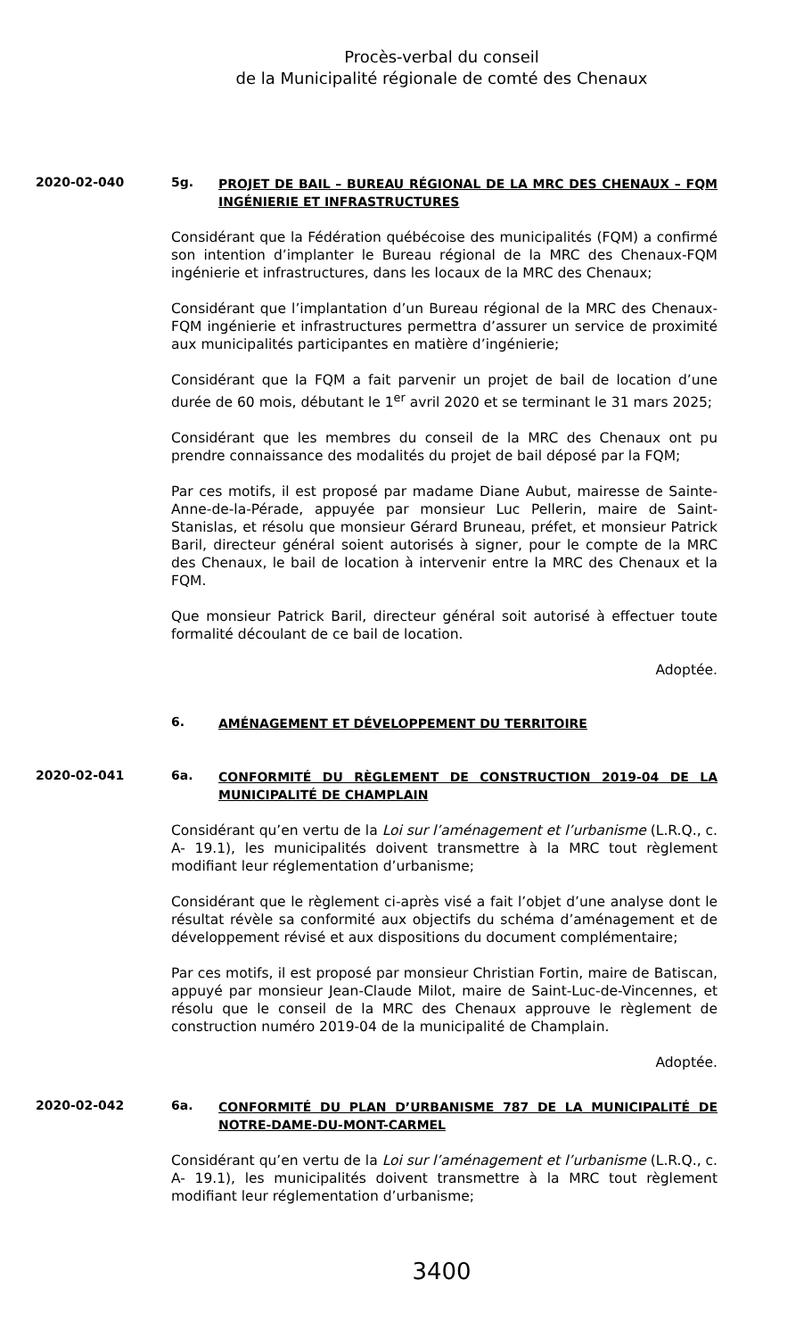Procès-verbal du conseil
de la Municipalité régionale de comté des Chenaux
2020-02-040 5g.
PROJET DE BAIL – BUREAU RÉGIONAL DE LA MRC DES CHENAUX – FQM INGÉNIERIE ET INFRASTRUCTURES
Considérant que la Fédération québécoise des municipalités (FQM) a confirmé son intention d’implanter le Bureau régional de la MRC des Chenaux-FQM ingénierie et infrastructures, dans les locaux de la MRC des Chenaux;
Considérant que l’implantation d’un Bureau régional de la MRC des Chenaux-FQM ingénierie et infrastructures permettra d’assurer un service de proximité aux municipalités participantes en matière d’ingénierie;
Considérant que la FQM a fait parvenir un projet de bail de location d’une durée de 60 mois, débutant le 1<sup>er</sup> avril 2020 et se terminant le 31 mars 2025;
Considérant que les membres du conseil de la MRC des Chenaux ont pu prendre connaissance des modalités du projet de bail déposé par la FQM;
Par ces motifs, il est proposé par madame Diane Aubut, mairesse de Sainte-Anne-de-la-Pérade, appuyée par monsieur Luc Pellerin, maire de Saint-Stanislas, et résolu que monsieur Gérard Bruneau, préfet, et monsieur Patrick Baril, directeur général soient autorisés à signer, pour le compte de la MRC des Chenaux, le bail de location à intervenir entre la MRC des Chenaux et la FQM.
Que monsieur Patrick Baril, directeur général soit autorisé à effectuer toute formalité découlant de ce bail de location.
Adoptée.
6.
AMÉNAGEMENT ET DÉVELOPPEMENT DU TERRITOIRE
2020-02-041 6a.
CONFORMITÉ DU RÈGLEMENT DE CONSTRUCTION 2019-04 DE LA MUNICIPALITÉ DE CHAMPLAIN
Considérant qu’en vertu de la Loi sur l’aménagement et l’urbanisme (L.R.Q., c. A- 19.1), les municipalités doivent transmettre à la MRC tout règlement modifiant leur réglementation d’urbanisme;
Considérant que le règlement ci-après visé a fait l’objet d’une analyse dont le résultat révèle sa conformité aux objectifs du schéma d’aménagement et de développement révisé et aux dispositions du document complémentaire;
Par ces motifs, il est proposé par monsieur Christian Fortin, maire de Batiscan, appuyé par monsieur Jean-Claude Milot, maire de Saint-Luc-de-Vincennes, et résolu que le conseil de la MRC des Chenaux approuve le règlement de construction numéro 2019-04 de la municipalité de Champlain.
Adoptée.
2020-02-042 6a.
CONFORMITÉ DU PLAN D’URBANISME 787 DE LA MUNICIPALITÉ DE NOTRE-DAME-DU-MONT-CARMEL
Considérant qu’en vertu de la Loi sur l’aménagement et l’urbanisme (L.R.Q., c. A- 19.1), les municipalités doivent transmettre à la MRC tout règlement modifiant leur réglementation d’urbanisme;
3400